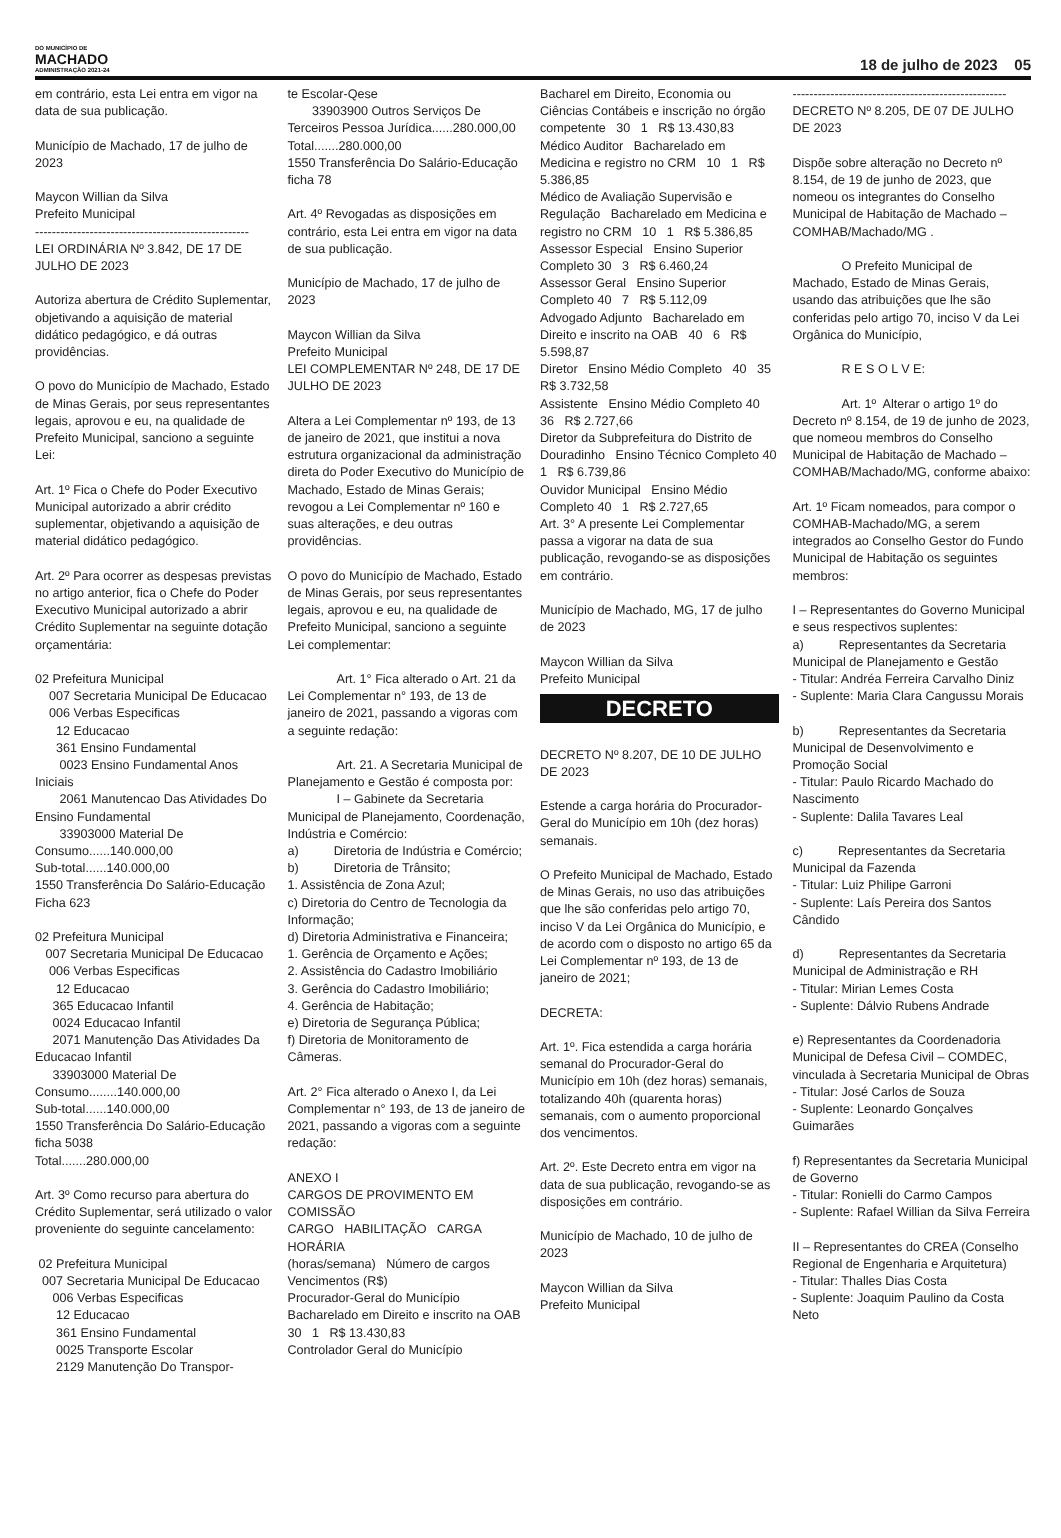DO MUNICÍPIO DE
MACHADO
ADMINISTRAÇÃO 2021-24
18 de julho de 2023 05
em contrário, esta Lei entra em vigor na data de sua publicação. Município de Machado, 17 de julho de 2023 Maycon Willian da Silva Prefeito Municipal --------------------------------------------------- LEI ORDINÁRIA Nº 3.842, DE 17 DE JULHO DE 2023 Autoriza abertura de Crédito Suplementar, objetivando a aquisição de material didático pedagógico, e dá outras providências. O povo do Município de Machado, Estado de Minas Gerais, por seus representantes legais, aprovou e eu, na qualidade de Prefeito Municipal, sanciono a seguinte Lei: Art. 1º Fica o Chefe do Poder Executivo Municipal autorizado a abrir crédito suplementar, objetivando a aquisição de material didático pedagógico. Art. 2º Para ocorrer as despesas previstas no artigo anterior, fica o Chefe do Poder Executivo Municipal autorizado a abrir Crédito Suplementar na seguinte dotação orçamentária: 02 Prefeitura Municipal 007 Secretaria Municipal De Educacao 006 Verbas Especificas 12 Educacao 361 Ensino Fundamental 0023 Ensino Fundamental Anos Iniciais 2061 Manutencao Das Atividades Do Ensino Fundamental 33903000 Material De Consumo......140.000,00 Sub-total......140.000,00 1550 Transferência Do Salário-Educação Ficha 623 02 Prefeitura Municipal 007 Secretaria Municipal De Educacao 006 Verbas Especificas 12 Educacao 365 Educacao Infantil 0024 Educacao Infantil 2071 Manutenção Das Atividades Da Educacao Infantil 33903000 Material De Consumo........140.000,00 Sub-total......140.000,00 1550 Transferência Do Salário-Educação ficha 5038 Total.......280.000,00 Art. 3º Como recurso para abertura do Crédito Suplementar, será utilizado o valor proveniente do seguinte cancelamento: 02 Prefeitura Municipal 007 Secretaria Municipal De Educacao 006 Verbas Especificas 12 Educacao 361 Ensino Fundamental 0025 Transporte Escolar 2129 Manutenção Do Transpor-
te Escolar-Qese 33903900 Outros Serviços De Terceiros Pessoa Jurídica......280.000,00 Total.......280.000,00 1550 Transferência Do Salário-Educação ficha 78 Art. 4º Revogadas as disposições em contrário, esta Lei entra em vigor na data de sua publicação. Município de Machado, 17 de julho de 2023 Maycon Willian da Silva Prefeito Municipal LEI COMPLEMENTAR Nº 248, DE 17 DE JULHO DE 2023 Altera a Lei Complementar nº 193, de 13 de janeiro de 2021, que institui a nova estrutura organizacional da administração direta do Poder Executivo do Município de Machado, Estado de Minas Gerais; revogou a Lei Complementar nº 160 e suas alterações, e deu outras providências. O povo do Município de Machado, Estado de Minas Gerais, por seus representantes legais, aprovou e eu, na qualidade de Prefeito Municipal, sanciono a seguinte Lei complementar: Art. 1° Fica alterado o Art. 21 da Lei Complementar n° 193, de 13 de janeiro de 2021, passando a vigoras com a seguinte redação: Art. 21. A Secretaria Municipal de Planejamento e Gestão é composta por: I – Gabinete da Secretaria Municipal de Planejamento, Coordenação, Indústria e Comércio: a) Diretoria de Indústria e Comércio; b) Diretoria de Trânsito; 1. Assistência de Zona Azul; c) Diretoria do Centro de Tecnologia da Informação; d) Diretoria Administrativa e Financeira; 1. Gerência de Orçamento e Ações; 2. Assistência do Cadastro Imobiliário 3. Gerência do Cadastro Imobiliário; 4. Gerência de Habitação; e) Diretoria de Segurança Pública; f) Diretoria de Monitoramento de Câmeras. Art. 2° Fica alterado o Anexo I, da Lei Complementar n° 193, de 13 de janeiro de 2021, passando a vigoras com a seguinte redação: ANEXO I CARGOS DE PROVIMENTO EM COMISSÃO CARGO HABILITAÇÃO CARGA HORÁRIA (horas/semana) Número de cargos Vencimentos (R$) Procurador-Geral do Município Bacharelado em Direito e inscrito na OAB 30 1 R$ 13.430,83 Controlador Geral do Município
Bacharel em Direito, Economia ou Ciências Contábeis e inscrição no órgão competente 30 1 R$ 13.430,83 Médico Auditor Bacharelado em Medicina e registro no CRM 10 1 R$ 5.386,85 Médico de Avaliação Supervisão e Regulação Bacharelado em Medicina e registro no CRM 10 1 R$ 5.386,85 Assessor Especial Ensino Superior Completo 30 3 R$ 6.460,24 Assessor Geral Ensino Superior Completo 40 7 R$ 5.112,09 Advogado Adjunto Bacharelado em Direito e inscrito na OAB 40 6 R$ 5.598,87 Diretor Ensino Médio Completo 40 35 R$ 3.732,58 Assistente Ensino Médio Completo 40 36 R$ 2.727,66 Diretor da Subprefeitura do Distrito de Douradinho Ensino Técnico Completo 40 1 R$ 6.739,86 Ouvidor Municipal Ensino Médio Completo 40 1 R$ 2.727,65 Art. 3° A presente Lei Complementar passa a vigorar na data de sua publicação, revogando-se as disposições em contrário. Município de Machado, MG, 17 de julho de 2023 Maycon Willian da Silva Prefeito Municipal
DECRETO
DECRETO Nº 8.207, DE 10 DE JULHO DE 2023 Estende a carga horária do Procurador-Geral do Município em 10h (dez horas) semanais. O Prefeito Municipal de Machado, Estado de Minas Gerais, no uso das atribuições que lhe são conferidas pelo artigo 70, inciso V da Lei Orgânica do Município, e de acordo com o disposto no artigo 65 da Lei Complementar nº 193, de 13 de janeiro de 2021; DECRETA: Art. 1º. Fica estendida a carga horária semanal do Procurador-Geral do Município em 10h (dez horas) semanais, totalizando 40h (quarenta horas) semanais, com o aumento proporcional dos vencimentos. Art. 2º. Este Decreto entra em vigor na data de sua publicação, revogando-se as disposições em contrário. Município de Machado, 10 de julho de 2023 Maycon Willian da Silva Prefeito Municipal
--------------------------------------------------- DECRETO Nº 8.205, DE 07 DE JULHO DE 2023 Dispõe sobre alteração no Decreto nº 8.154, de 19 de junho de 2023, que nomeou os integrantes do Conselho Municipal de Habitação de Machado – COMHAB/Machado/MG . O Prefeito Municipal de Machado, Estado de Minas Gerais, usando das atribuições que lhe são conferidas pelo artigo 70, inciso V da Lei Orgânica do Município, R E S O L V E: Art. 1º Alterar o artigo 1º do Decreto nº 8.154, de 19 de junho de 2023, que nomeou membros do Conselho Municipal de Habitação de Machado – COMHAB/Machado/MG, conforme abaixo: Art. 1º Ficam nomeados, para compor o COMHAB-Machado/MG, a serem integrados ao Conselho Gestor do Fundo Municipal de Habitação os seguintes membros: I – Representantes do Governo Municipal e seus respectivos suplentes: a) Representantes da Secretaria Municipal de Planejamento e Gestão - Titular: Andréa Ferreira Carvalho Diniz - Suplente: Maria Clara Cangussu Morais b) Representantes da Secretaria Municipal de Desenvolvimento e Promoção Social - Titular: Paulo Ricardo Machado do Nascimento - Suplente: Dalila Tavares Leal c) Representantes da Secretaria Municipal da Fazenda - Titular: Luiz Philipe Garroni - Suplente: Laís Pereira dos Santos Cândido d) Representantes da Secretaria Municipal de Administração e RH - Titular: Mirian Lemes Costa - Suplente: Dálvio Rubens Andrade e) Representantes da Coordenadoria Municipal de Defesa Civil – COMDEC, vinculada à Secretaria Municipal de Obras - Titular: José Carlos de Souza - Suplente: Leonardo Gonçalves Guimarães f) Representantes da Secretaria Municipal de Governo - Titular: Ronielli do Carmo Campos - Suplente: Rafael Willian da Silva Ferreira II – Representantes do CREA (Conselho Regional de Engenharia e Arquitetura) - Titular: Thalles Dias Costa - Suplente: Joaquim Paulino da Costa Neto